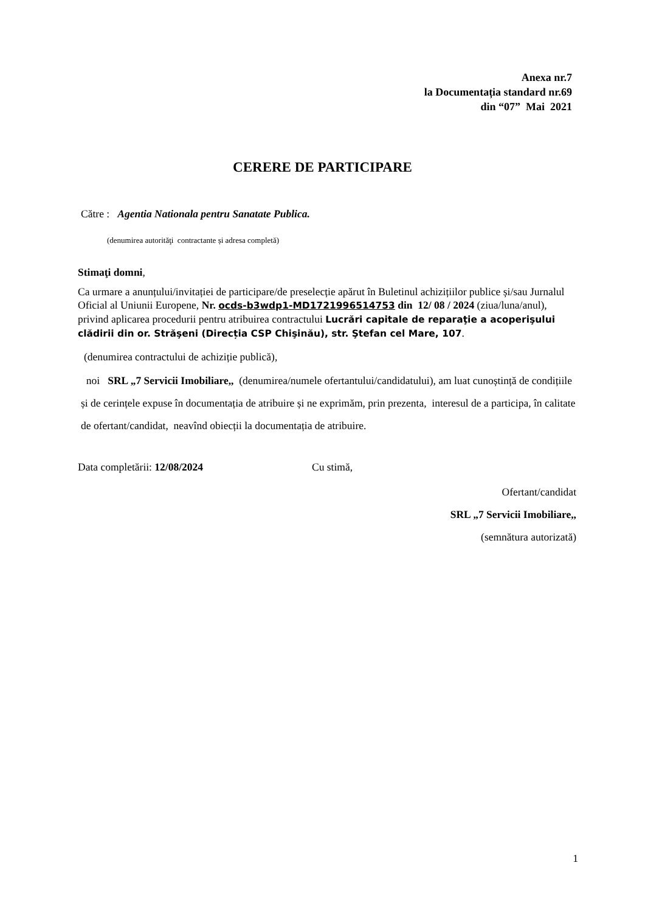Anexa nr.7
la Documentația standard nr.69
din “07” Mai 2021
CERERE DE PARTICIPARE
Către : Agentia Nationala pentru Sanatate Publica.
(denumirea autorităţi contractante și adresa completă)
Stimaţi domni,
Ca urmare a anunțului/invitației de participare/de preselecție apărut în Buletinul achizițiilor publice și/sau Jurnalul Oficial al Uniunii Europene, Nr. ocds-b3wdp1-MD1721996514753 din 12/ 08 / 2024 (ziua/luna/anul), privind aplicarea procedurii pentru atribuirea contractului Lucrări capitale de reparaţie a acoperişului clădirii din or. Străşeni (Direcția CSP Chişinău), str. Ştefan cel Mare, 107.
(denumirea contractului de achiziție publică),
noi SRL „7 Servicii Imobiliare,, (denumirea/numele ofertantului/candidatului), am luat cunoștință de condițiile și de cerințele expuse în documentația de atribuire și ne exprimăm, prin prezenta, interesul de a participa, în calitate de ofertant/candidat, neavînd obiecții la documentația de atribuire.
Data completării: 12/08/2024 Cu stimă,
Ofertant/candidat
SRL „7 Servicii Imobiliare,,
(semnătura autorizată)
1